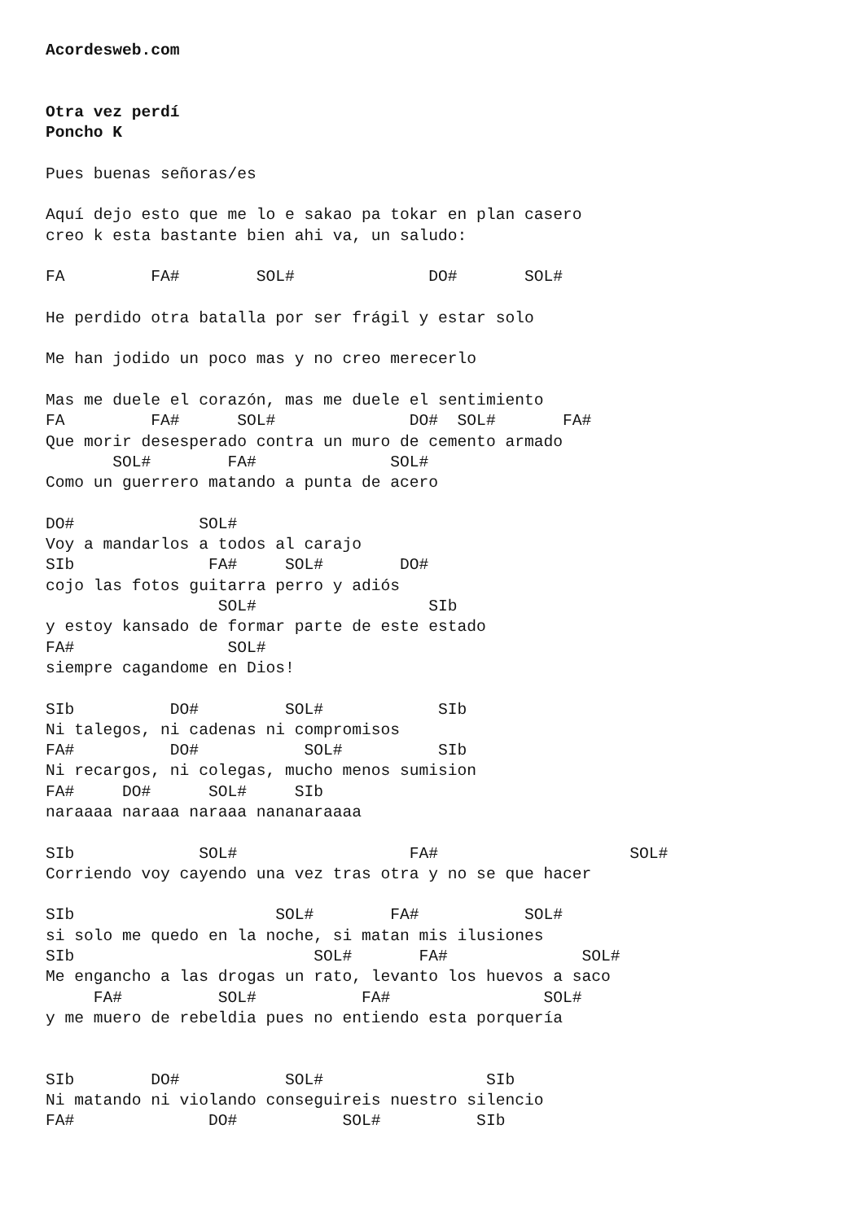Acordesweb.com


Otra vez perdí
Poncho K

Pues buenas señoras/es

Aquí dejo esto que me lo e sakao pa tokar en plan casero
creo k esta bastante bien ahi va, un saludo:

FA         FA#        SOL#              DO#       SOL#

He perdido otra batalla por ser frágil y estar solo

Me han jodido un poco mas y no creo merecerlo

Mas me duele el corazón, mas me duele el sentimiento
FA         FA#      SOL#              DO#  SOL#       FA#
Que morir desesperado contra un muro de cemento armado
       SOL#        FA#              SOL#
Como un guerrero matando a punta de acero

DO#             SOL#
Voy a mandarlos a todos al carajo
SIb              FA#     SOL#        DO#
cojo las fotos guitarra perro y adiós
                  SOL#                  SIb
y estoy kansado de formar parte de este estado
FA#                SOL#
siempre cagandome en Dios!

SIb          DO#         SOL#            SIb
Ni talegos, ni cadenas ni compromisos
FA#          DO#           SOL#          SIb
Ni recargos, ni colegas, mucho menos sumision
FA#     DO#      SOL#     SIb
naraaaa naraaa naraaa nananaraaaa

SIb             SOL#                  FA#                    SOL#
Corriendo voy cayendo una vez tras otra y no se que hacer

SIb                     SOL#        FA#           SOL#
si solo me quedo en la noche, si matan mis ilusiones
SIb                         SOL#       FA#              SOL#
Me engancho a las drogas un rato, levanto los huevos a saco
     FA#          SOL#           FA#                SOL#
y me muero de rebeldia pues no entiendo esta porquería


SIb        DO#           SOL#                 SIb
Ni matando ni violando conseguireis nuestro silencio
FA#              DO#           SOL#          SIb